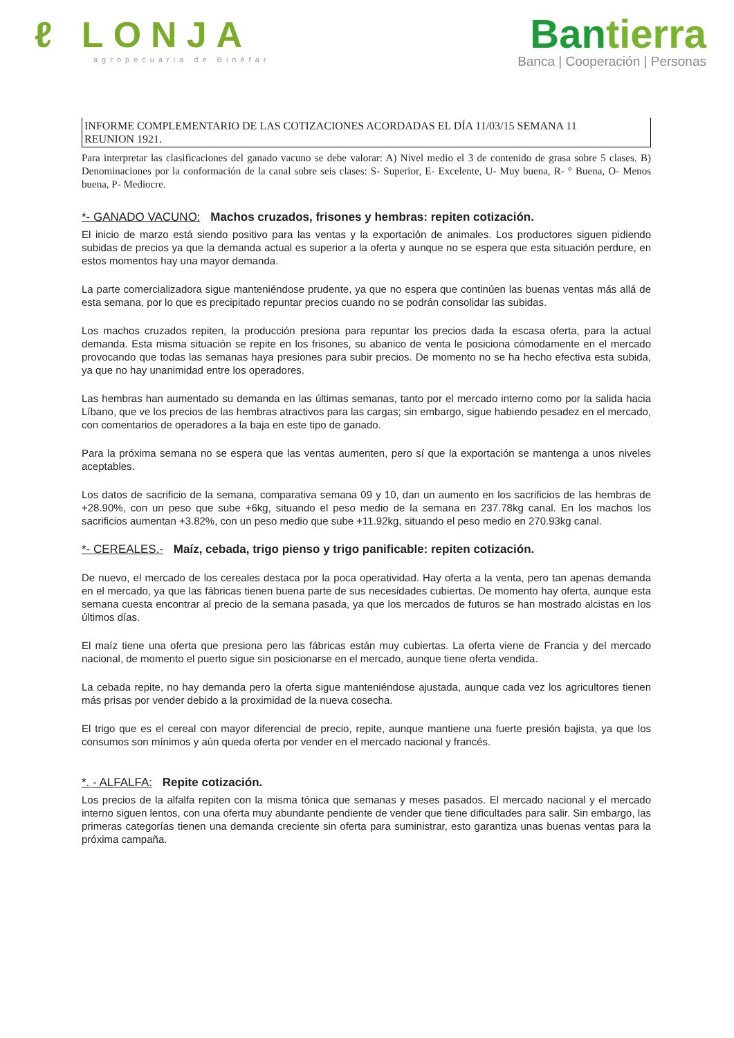ℓ LONJA
agropecuaria de Binéfar
Bantierra
Banca | Cooperación | Personas
INFORME COMPLEMENTARIO DE LAS COTIZACIONES ACORDADAS EL DÍA 11/03/15 SEMANA 11
REUNION 1921.
Para interpretar las clasificaciones del ganado vacuno se debe valorar: A) Nivel medio el 3 de contenido de grasa sobre 5 clases. B) Denominaciones por la conformación de la canal sobre seis clases: S- Superior, E- Excelente, U- Muy buena, R- ° Buena, O- Menos buena, P- Mediocre.
*- GANADO VACUNO: Machos cruzados, frisones y hembras: repiten cotización.
El inicio de marzo está siendo positivo para las ventas y la exportación de animales. Los productores siguen pidiendo subidas de precios ya que la demanda actual es superior a la oferta y aunque no se espera que esta situación perdure, en estos momentos hay una mayor demanda.
La parte comercializadora sigue manteniéndose prudente, ya que no espera que continúen las buenas ventas más allá de esta semana, por lo que es precipitado repuntar precios cuando no se podrán consolidar las subidas.
Los machos cruzados repiten, la producción presiona para repuntar los precios dada la escasa oferta, para la actual demanda. Esta misma situación se repite en los frisones, su abanico de venta le posiciona cómodamente en el mercado provocando que todas las semanas haya presiones para subir precios. De momento no se ha hecho efectiva esta subida, ya que no hay unanimidad entre los operadores.
Las hembras han aumentado su demanda en las últimas semanas, tanto por el mercado interno como por la salida hacia Líbano, que ve los precios de las hembras atractivos para las cargas; sin embargo, sigue habiendo pesadez en el mercado, con comentarios de operadores a la baja en este tipo de ganado.
Para la próxima semana no se espera que las ventas aumenten, pero sí que la exportación se mantenga a unos niveles aceptables.
Los datos de sacrificio de la semana, comparativa semana 09 y 10, dan un aumento en los sacrificios de las hembras de +28.90%, con un peso que sube +6kg, situando el peso medio de la semana en 237.78kg canal. En los machos los sacrificios aumentan +3.82%, con un peso medio que sube +11.92kg, situando el peso medio en 270.93kg canal.
*- CEREALES.- Maíz, cebada, trigo pienso y trigo panificable: repiten cotización.
De nuevo, el mercado de los cereales destaca por la poca operatividad. Hay oferta a la venta, pero tan apenas demanda en el mercado, ya que las fábricas tienen buena parte de sus necesidades cubiertas. De momento hay oferta, aunque esta semana cuesta encontrar al precio de la semana pasada, ya que los mercados de futuros se han mostrado alcistas en los últimos días.
El maíz tiene una oferta que presiona pero las fábricas están muy cubiertas. La oferta viene de Francia y del mercado nacional, de momento el puerto sigue sin posicionarse en el mercado, aunque tiene oferta vendida.
La cebada repite, no hay demanda pero la oferta sigue manteniéndose ajustada, aunque cada vez los agricultores tienen más prisas por vender debido a la proximidad de la nueva cosecha.
El trigo que es el cereal con mayor diferencial de precio, repite, aunque mantiene una fuerte presión bajista, ya que los consumos son mínimos y aún queda oferta por vender en el mercado nacional y francés.
*. - ALFALFA: Repite cotización.
Los precios de la alfalfa repiten con la misma tónica que semanas y meses pasados. El mercado nacional y el mercado interno siguen lentos, con una oferta muy abundante pendiente de vender que tiene dificultades para salir. Sin embargo, las primeras categorías tienen una demanda creciente sin oferta para suministrar, esto garantiza unas buenas ventas para la próxima campaña.